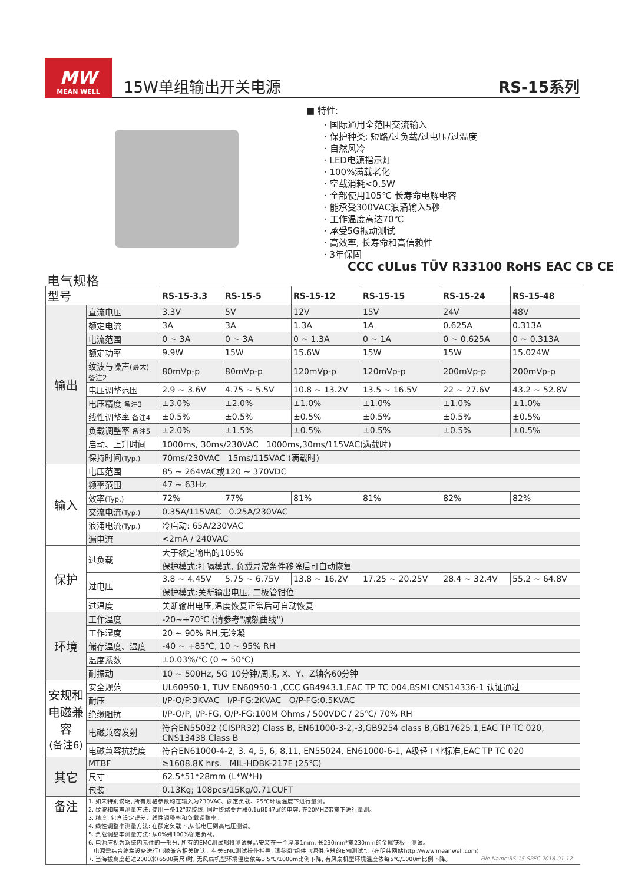MW
MEAN WELL
15W单组输出开关电源
RS-15系列
■ 特性:
· 国际通用全范围交流输入
· 保护种类: 短路/过负载/过电压/过温度
· 自然风冷
· LED电源指示灯
· 100%满载老化
· 空载消耗<0.5W
· 全部使用105℃ 长寿命电解电容
· 能承受300VAC浪涌输入5秒
· 工作温度高达70℃
· 承受5G振动测试
· 高效率, 长寿命和高信赖性
· 3年保固
CCC cULus TÜV R33100 RoHS EAC CB CE
电气规格
| 型号 | | RS-15-3.3 | RS-15-5 | RS-15-12 | RS-15-15 | RS-15-24 | RS-15-48 |
| --- | --- | --- | --- | --- | --- | --- | --- |
| 输出 | 直流电压 | 3.3V | 5V | 12V | 15V | 24V | 48V |
| | 额定电流 | 3A | 3A | 1.3A | 1A | 0.625A | 0.313A |
| | 电流范围 | 0 ~ 3A | 0 ~ 3A | 0 ~ 1.3A | 0 ~ 1A | 0 ~ 0.625A | 0 ~ 0.313A |
| | 额定功率 | 9.9W | 15W | 15.6W | 15W | 15W | 15.024W |
| | 纹波与噪声 (最大) 备注2 | 80mVp-p | 80mVp-p | 120mVp-p | 120mVp-p | 200mVp-p | 200mVp-p |
| | 电压调整范围 | 2.9 ~ 3.6V | 4.75 ~ 5.5V | 10.8 ~ 13.2V | 13.5 ~ 16.5V | 22 ~ 27.6V | 43.2 ~ 52.8V |
| | 电压精度 备注3 | ±3.0% | ±2.0% | ±1.0% | ±1.0% | ±1.0% | ±1.0% |
| | 线性调整率 备注4 | ±0.5% | ±0.5% | ±0.5% | ±0.5% | ±0.5% | ±0.5% |
| | 负载调整率 备注5 | ±2.0% | ±1.5% | ±0.5% | ±0.5% | ±0.5% | ±0.5% |
| | 启动、上升时间 | 1000ms, 30ms/230VAC 1000ms,30ms/115VAC(满载时) | | | | | |
| | 保持时间 (Typ.) | 70ms/230VAC 15ms/115VAC (满载时) | | | | | |
| 输入 | 电压范围 | 85 ~ 264VAC或120 ~ 370VDC | | | | | |
| | 频率范围 | 47 ~ 63Hz | | | | | |
| | 效率 (Typ.) | 72% | 77% | 81% | 81% | 82% | 82% |
| | 交流电流 (Typ.) | 0.35A/115VAC 0.25A/230VAC | | | | | |
| | 浪涌电流 (Typ.) | 冷启动: 65A/230VAC | | | | | |
| | 漏电流 | <2mA / 240VAC | | | | | |
| 保护 | 过负载 | 大于额定输出的105% | | | | | |
| | | 保护模式:打嗝模式, 负载异常条件移除后可自动恢复 | | | | | |
| | 过电压 | 3.8 ~ 4.45V | 5.75 ~ 6.75V | 13.8 ~ 16.2V | 17.25 ~ 20.25V | 28.4 ~ 32.4V | 55.2 ~ 64.8V |
| | | 保护模式:关断输出电压, 二极管钳位 | | | | | |
| | 过温度 | 关断输出电压,温度恢复正常后可自动恢复 | | | | | |
| 环境 | 工作温度 | -20~+70℃ (请参考"减额曲线") | | | | | |
| | 工作湿度 | 20 ~ 90% RH,无冷凝 | | | | | |
| | 储存温度、湿度 | -40 ~ +85℃, 10 ~ 95% RH | | | | | |
| | 温度系数 | ±0.03%/℃ (0 ~ 50℃) | | | | | |
| | 耐振动 | 10 ~ 500Hz, 5G 10分钟/周期, X、Y、Z轴各60分钟 | | | | | |
| 安规和电磁兼容 (备注6) | 安全规范 | UL60950-1, TUV EN60950-1 ,CCC GB4943.1,EAC TP TC 004,BSMI CNS14336-1 认证通过 | | | | | |
| | 耐压 | I/P-O/P:3KVAC I/P-FG:2KVAC O/P-FG:0.5KVAC | | | | | |
| | 绝缘阻抗 | I/P-O/P, I/P-FG, O/P-FG:100M Ohms / 500VDC / 25℃/ 70% RH | | | | | |
| | 电磁兼容发射 | 符合EN55032 (CISPR32) Class B, EN61000-3-2,-3,GB9254 class B,GB17625.1,EAC TP TC 020, CNS13438 Class B | | | | | |
| | 电磁兼容抗扰度 | 符合EN61000-4-2, 3, 4, 5, 6, 8,11, EN55024, EN61000-6-1, A级轻工业标准,EAC TP TC 020 | | | | | |
| 其它 | MTBF | ≥1608.8K hrs. MIL-HDBK-217F (25℃) | | | | | |
| | 尺寸 | 62.5*51*28mm (L*W*H) | | | | | |
| | 包装 | 0.13Kg; 108pcs/15Kg/0.71CUFT | | | | | |
| 备注 | 1. 如未特别说明, 所有规格参数均在输入为230VAC、额定负载、25℃环境温度下进行量测。 2. 纹波和噪声测量方法: 使用一条12"双绞线, 同时终端要并联0.1uf和47uf的电容, 在20MHZ带宽下进行量测。 3. 精度: 包含设定误差、线性调整率和负载调整率。 4. 线性调整率测量方法: 在额定负载下,从低电压到高电压测试。 5. 负载调整率测量方法: 从0%到100%额定负载。 6. 电源应视为系统内元件的一部分, 所有的EMC测试都将测试样品安装在一个厚度1mm, 长230mm*宽230mm的金属铁板上测试。 电源需结合终端设备进行电磁兼容相关确认。有关EMC测试操作指导, 请参阅"组件电源供应器的EMI测试"。(在明纬网站http://www.meanwell.com) 7. 当海拔高度超过2000米(6500英尺)时, 无风扇机型环境温度依每3.5℃/1000m比例下降, 有风扇机型环境温度依每5℃/1000m比例下降。 | | | | | | |
File Name:RS-15-SPEC 2018-01-12